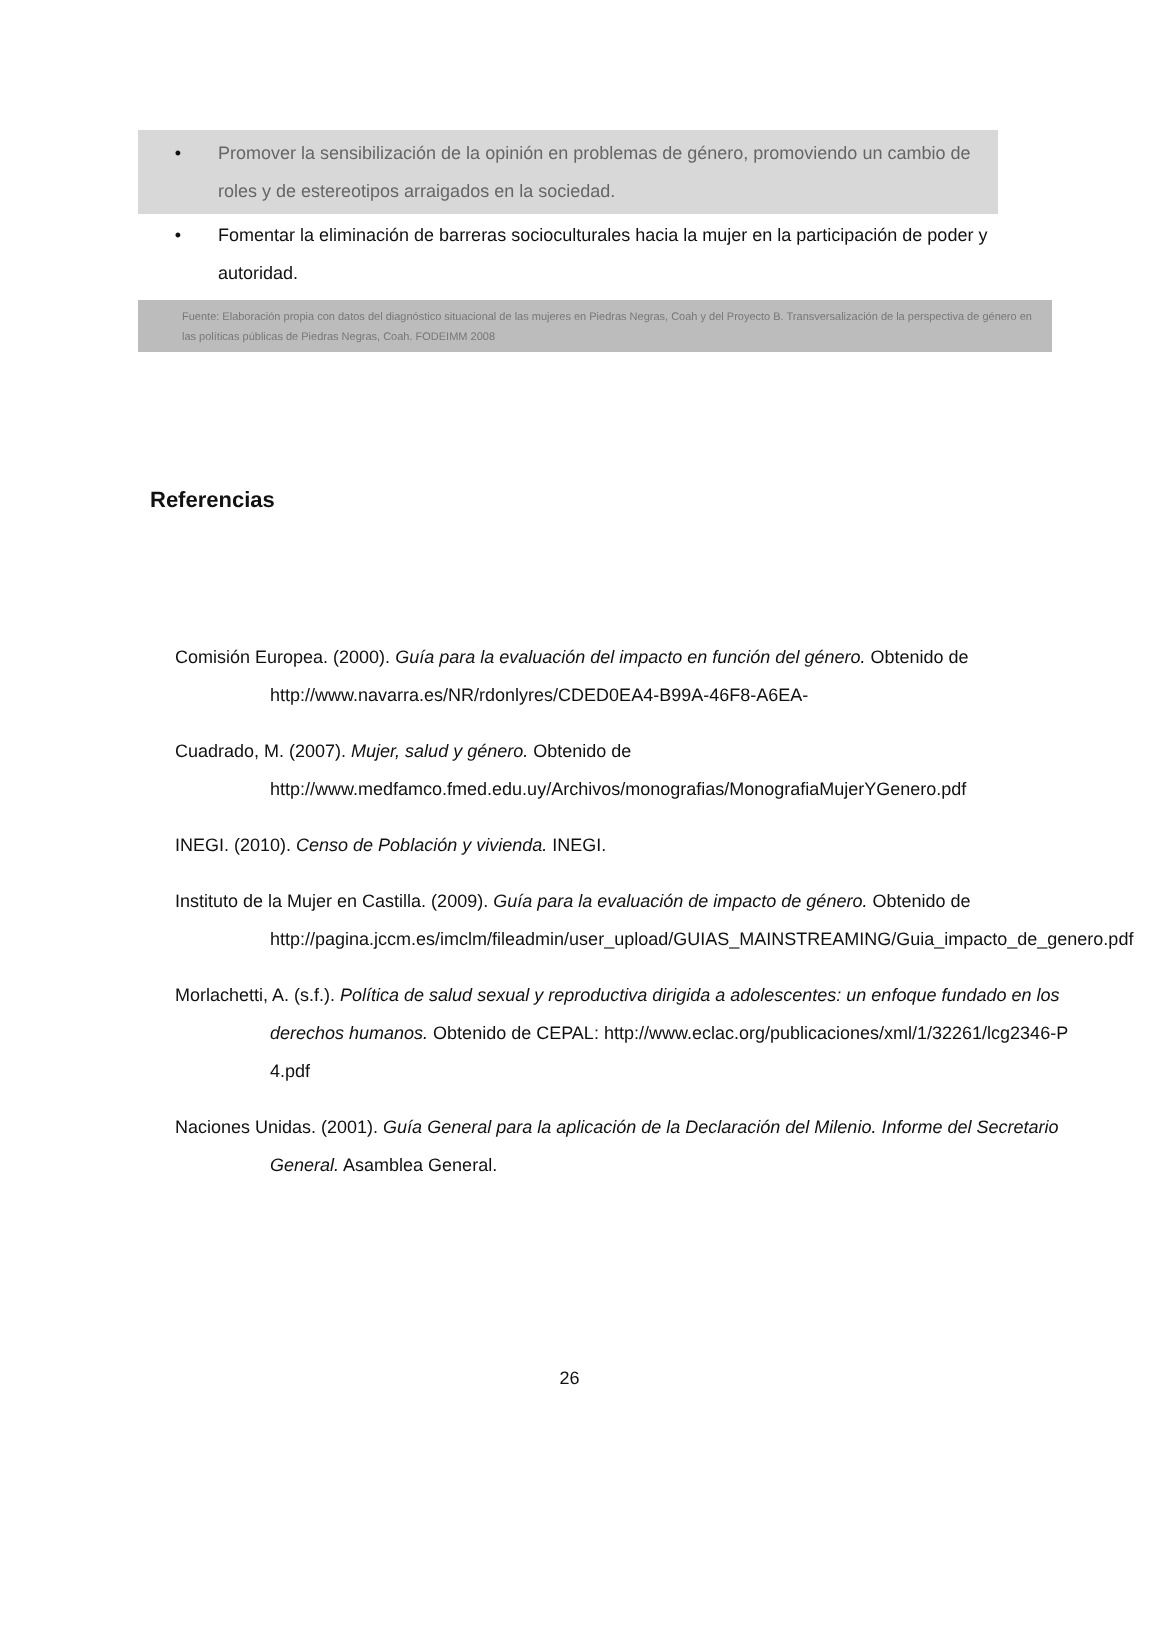• Promover la sensibilización de la opinión en problemas de género, promoviendo un cambio de roles y de estereotipos arraigados en la sociedad.
• Fomentar la eliminación de barreras socioculturales hacia la mujer en la participación de poder y autoridad.
Fuente: Elaboración propia con datos del diagnóstico situacional de las mujeres en Piedras Negras, Coah y del Proyecto B. Transversalización de la perspectiva de género en las políticas públicas de Piedras Negras, Coah. FODEIMM 2008
Referencias
Comisión Europea. (2000). Guía para la evaluación del impacto en función del género. Obtenido de http://www.navarra.es/NR/rdonlyres/CDED0EA4-B99A-46F8-A6EA-
Cuadrado, M. (2007). Mujer, salud y género. Obtenido de http://www.medfamco.fmed.edu.uy/Archivos/monografias/MonografiaMujerYGenero.pdf
INEGI. (2010). Censo de Población y vivienda. INEGI.
Instituto de la Mujer en Castilla. (2009). Guía para la evaluación de impacto de género. Obtenido de http://pagina.jccm.es/imclm/fileadmin/user_upload/GUIAS_MAINSTREAMING/Guia_impacto_de_genero.pdf
Morlachetti, A. (s.f.). Política de salud sexual y reproductiva dirigida a adolescentes: un enfoque fundado en los derechos humanos. Obtenido de CEPAL: http://www.eclac.org/publicaciones/xml/1/32261/lcg2346-P 4.pdf
Naciones Unidas. (2001). Guía General para la aplicación de la Declaración del Milenio. Informe del Secretario General. Asamblea General.
26